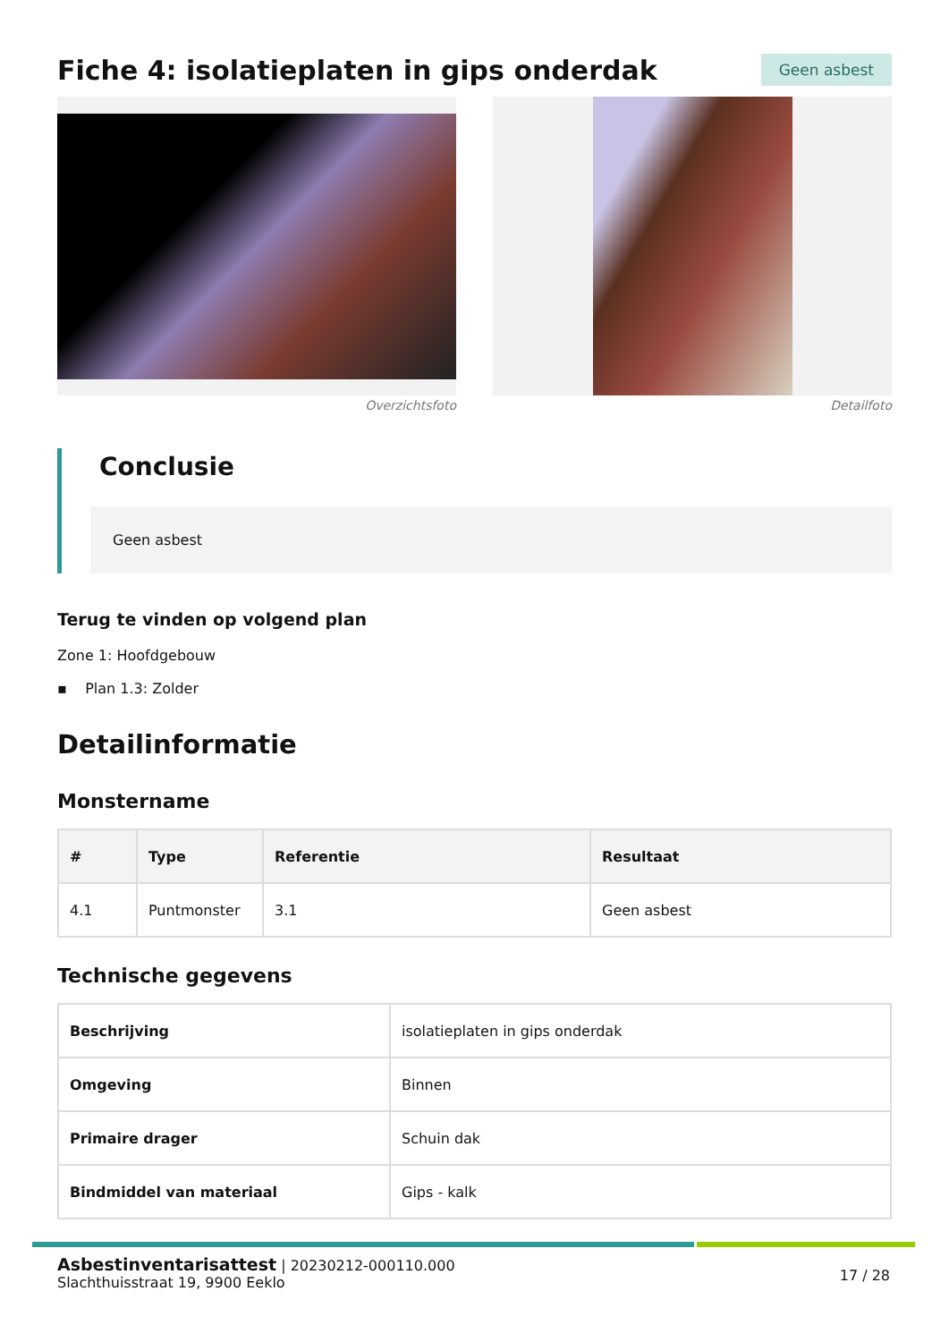Fiche 4: isolatieplaten in gips onderdak
Geen asbest
Overzichtsfoto Detailfoto
Conclusie
Geen asbest
Terug te vinden op volgend plan
Zone 1: Hoofdgebouw
▪ Plan 1.3: Zolder
Detailinformatie
Monstername
| # | Type | Referentie | Resultaat |
| --- | --- | --- | --- |
| 4.1 | Puntmonster | 3.1 | Geen asbest |
Technische gegevens
| Beschrijving | isolatieplaten in gips onderdak |
| Omgeving | Binnen |
| Primaire drager | Schuin dak |
| Bindmiddel van materiaal | Gips - kalk |
Asbestinventarisattest | 20230212-000110.000
Slachthuisstraat 19, 9900 Eeklo
17 / 28